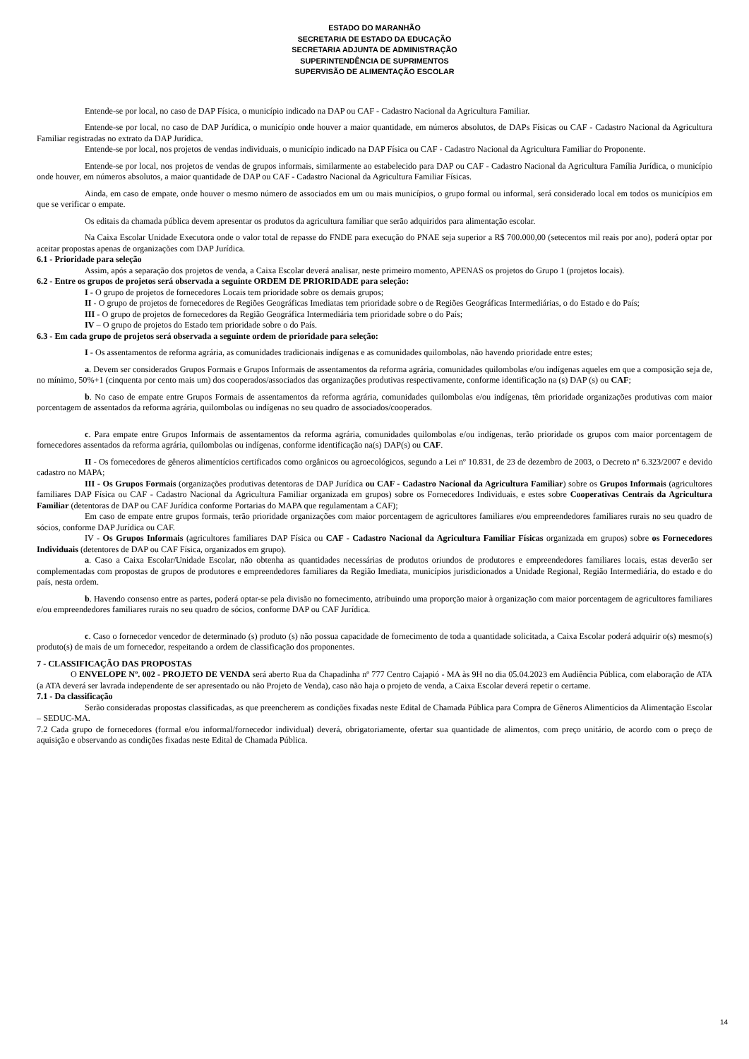ESTADO DO MARANHÃO
SECRETARIA DE ESTADO DA EDUCAÇÃO
SECRETARIA ADJUNTA DE ADMINISTRAÇÃO
SUPERINTENDÊNCIA DE SUPRIMENTOS
SUPERVISÃO DE ALIMENTAÇÃO ESCOLAR
Entende-se por local, no caso de DAP Física, o município indicado na DAP ou CAF - Cadastro Nacional da Agricultura Familiar.
Entende-se por local, no caso de DAP Jurídica, o município onde houver a maior quantidade, em números absolutos, de DAPs Físicas ou CAF - Cadastro Nacional da Agricultura Familiar registradas no extrato da DAP Jurídica.
Entende-se por local, nos projetos de vendas individuais, o município indicado na DAP Física ou CAF - Cadastro Nacional da Agricultura Familiar do Proponente.
Entende-se por local, nos projetos de vendas de grupos informais, similarmente ao estabelecido para DAP ou CAF - Cadastro Nacional da Agricultura Família Jurídica, o município onde houver, em números absolutos, a maior quantidade de DAP ou CAF - Cadastro Nacional da Agricultura Familiar Físicas.
Ainda, em caso de empate, onde houver o mesmo número de associados em um ou mais municípios, o grupo formal ou informal, será considerado local em todos os municípios em que se verificar o empate.
Os editais da chamada pública devem apresentar os produtos da agricultura familiar que serão adquiridos para alimentação escolar.
Na Caixa Escolar Unidade Executora onde o valor total de repasse do FNDE para execução do PNAE seja superior a R$ 700.000,00 (setecentos mil reais por ano), poderá optar por aceitar propostas apenas de organizações com DAP Jurídica.
6.1 - Prioridade para seleção
Assim, após a separação dos projetos de venda, a Caixa Escolar deverá analisar, neste primeiro momento, APENAS os projetos do Grupo 1 (projetos locais).
6.2 - Entre os grupos de projetos será observada a seguinte ORDEM DE PRIORIDADE para seleção:
I - O grupo de projetos de fornecedores Locais tem prioridade sobre os demais grupos;
II - O grupo de projetos de fornecedores de Regiões Geográficas Imediatas tem prioridade sobre o de Regiões Geográficas Intermediárias, o do Estado e do País;
III - O grupo de projetos de fornecedores da Região Geográfica Intermediária tem prioridade sobre o do País;
IV – O grupo de projetos do Estado tem prioridade sobre o do País.
6.3 - Em cada grupo de projetos será observada a seguinte ordem de prioridade para seleção:
I - Os assentamentos de reforma agrária, as comunidades tradicionais indígenas e as comunidades quilombolas, não havendo prioridade entre estes;
a. Devem ser considerados Grupos Formais e Grupos Informais de assentamentos da reforma agrária, comunidades quilombolas e/ou indígenas aqueles em que a composição seja de, no mínimo, 50%+1 (cinquenta por cento mais um) dos cooperados/associados das organizações produtivas respectivamente, conforme identificação na (s) DAP (s) ou CAF;
b. No caso de empate entre Grupos Formais de assentamentos da reforma agrária, comunidades quilombolas e/ou indígenas, têm prioridade organizações produtivas com maior porcentagem de assentados da reforma agrária, quilombolas ou indígenas no seu quadro de associados/cooperados.
c. Para empate entre Grupos Informais de assentamentos da reforma agrária, comunidades quilombolas e/ou indígenas, terão prioridade os grupos com maior porcentagem de fornecedores assentados da reforma agrária, quilombolas ou indígenas, conforme identificação na(s) DAP(s) ou CAF.
II - Os fornecedores de gêneros alimentícios certificados como orgânicos ou agroecológicos, segundo a Lei nº 10.831, de 23 de dezembro de 2003, o Decreto nº 6.323/2007 e devido cadastro no MAPA;
III - Os Grupos Formais (organizações produtivas detentoras de DAP Jurídica ou CAF - Cadastro Nacional da Agricultura Familiar) sobre os Grupos Informais (agricultores familiares DAP Física ou CAF - Cadastro Nacional da Agricultura Familiar organizada em grupos) sobre os Fornecedores Individuais, e estes sobre Cooperativas Centrais da Agricultura Familiar (detentoras de DAP ou CAF Jurídica conforme Portarias do MAPA que regulamentam a CAF);
Em caso de empate entre grupos formais, terão prioridade organizações com maior porcentagem de agricultores familiares e/ou empreendedores familiares rurais no seu quadro de sócios, conforme DAP Jurídica ou CAF.
IV - Os Grupos Informais (agricultores familiares DAP Física ou CAF - Cadastro Nacional da Agricultura Familiar Físicas organizada em grupos) sobre os Fornecedores Individuais (detentores de DAP ou CAF Física, organizados em grupo).
a. Caso a Caixa Escolar/Unidade Escolar, não obtenha as quantidades necessárias de produtos oriundos de produtores e empreendedores familiares locais, estas deverão ser complementadas com propostas de grupos de produtores e empreendedores familiares da Região Imediata, municípios jurisdicionados a Unidade Regional, Região Intermediária, do estado e do país, nesta ordem.
b. Havendo consenso entre as partes, poderá optar-se pela divisão no fornecimento, atribuindo uma proporção maior à organização com maior porcentagem de agricultores familiares e/ou empreendedores familiares rurais no seu quadro de sócios, conforme DAP ou CAF Jurídica.
c. Caso o fornecedor vencedor de determinado (s) produto (s) não possua capacidade de fornecimento de toda a quantidade solicitada, a Caixa Escolar poderá adquirir o(s) mesmo(s) produto(s) de mais de um fornecedor, respeitando a ordem de classificação dos proponentes.
7 - CLASSIFICAÇÃO DAS PROPOSTAS
O ENVELOPE Nº. 002 - PROJETO DE VENDA será aberto Rua da Chapadinha nº 777 Centro Cajapió - MA às 9H no dia 05.04.2023 em Audiência Pública, com elaboração de ATA (a ATA deverá ser lavrada independente de ser apresentado ou não Projeto de Venda), caso não haja o projeto de venda, a Caixa Escolar deverá repetir o certame.
7.1 - Da classificação
Serão consideradas propostas classificadas, as que preencherem as condições fixadas neste Edital de Chamada Pública para Compra de Gêneros Alimentícios da Alimentação Escolar – SEDUC-MA.
7.2 Cada grupo de fornecedores (formal e/ou informal/fornecedor individual) deverá, obrigatoriamente, ofertar sua quantidade de alimentos, com preço unitário, de acordo com o preço de aquisição e observando as condições fixadas neste Edital de Chamada Pública.
14